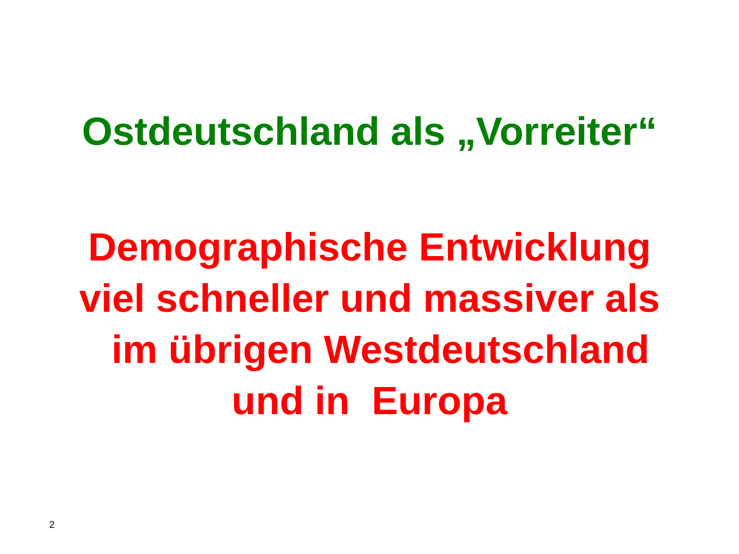Ostdeutschland als „Vorreiter“
Demographische Entwicklung
viel schneller und massiver als
im übrigen Westdeutschland
und in Europa
2